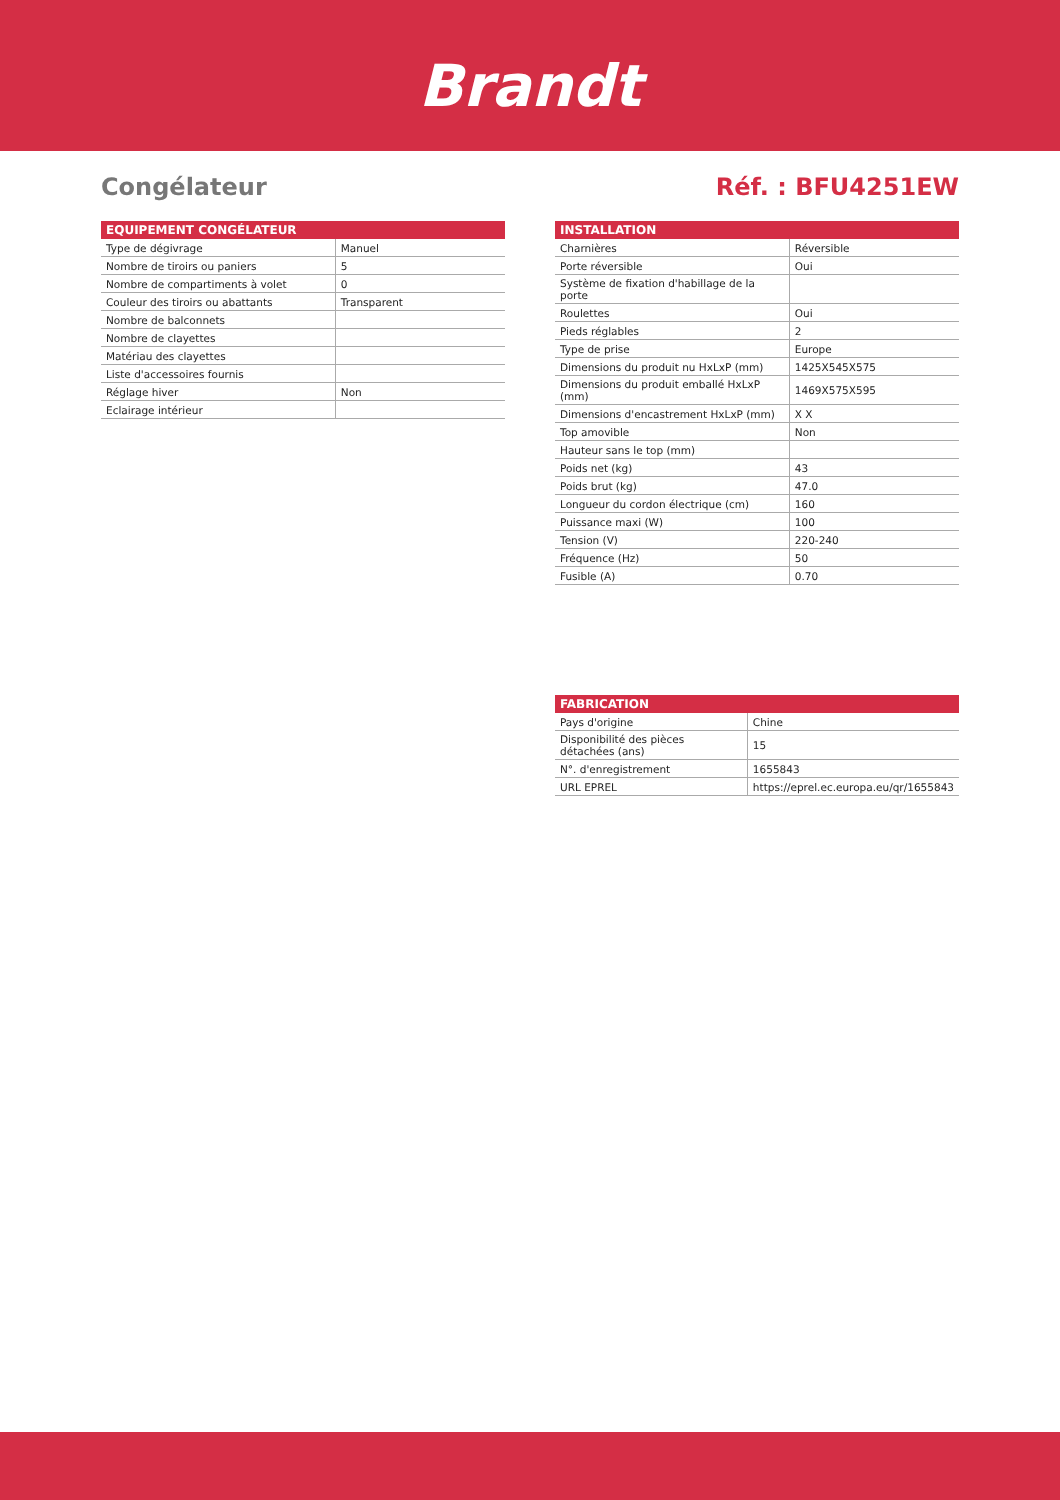Brandt
Congélateur Réf. : BFU4251EW
| EQUIPEMENT CONGÉLATEUR | |
| --- | --- |
| Type de dégivrage | Manuel |
| Nombre de tiroirs ou paniers | 5 |
| Nombre de compartiments à volet | 0 |
| Couleur des tiroirs ou abattants | Transparent |
| Nombre de balconnets | |
| Nombre de clayettes | |
| Matériau des clayettes | |
| Liste d'accessoires fournis | |
| Réglage hiver | Non |
| Eclairage intérieur | |
| INSTALLATION | |
| --- | --- |
| Charnières | Réversible |
| Porte réversible | Oui |
| Système de fixation d'habillage de la porte | |
| Roulettes | Oui |
| Pieds réglables | 2 |
| Type de prise | Europe |
| Dimensions du produit nu HxLxP (mm) | 1425X545X575 |
| Dimensions du produit emballé HxLxP (mm) | 1469X575X595 |
| Dimensions d'encastrement HxLxP (mm) | X X |
| Top amovible | Non |
| Hauteur sans le top (mm) | |
| Poids net (kg) | 43 |
| Poids brut (kg) | 47.0 |
| Longueur du cordon électrique (cm) | 160 |
| Puissance maxi (W) | 100 |
| Tension (V) | 220-240 |
| Fréquence (Hz) | 50 |
| Fusible (A) | 0.70 |
| FABRICATION | |
| --- | --- |
| Pays d'origine | Chine |
| Disponibilité des pièces détachées (ans) | 15 |
| N°. d'enregistrement | 1655843 |
| URL EPREL | https://eprel.ec.europa.eu/qr/1655843 |